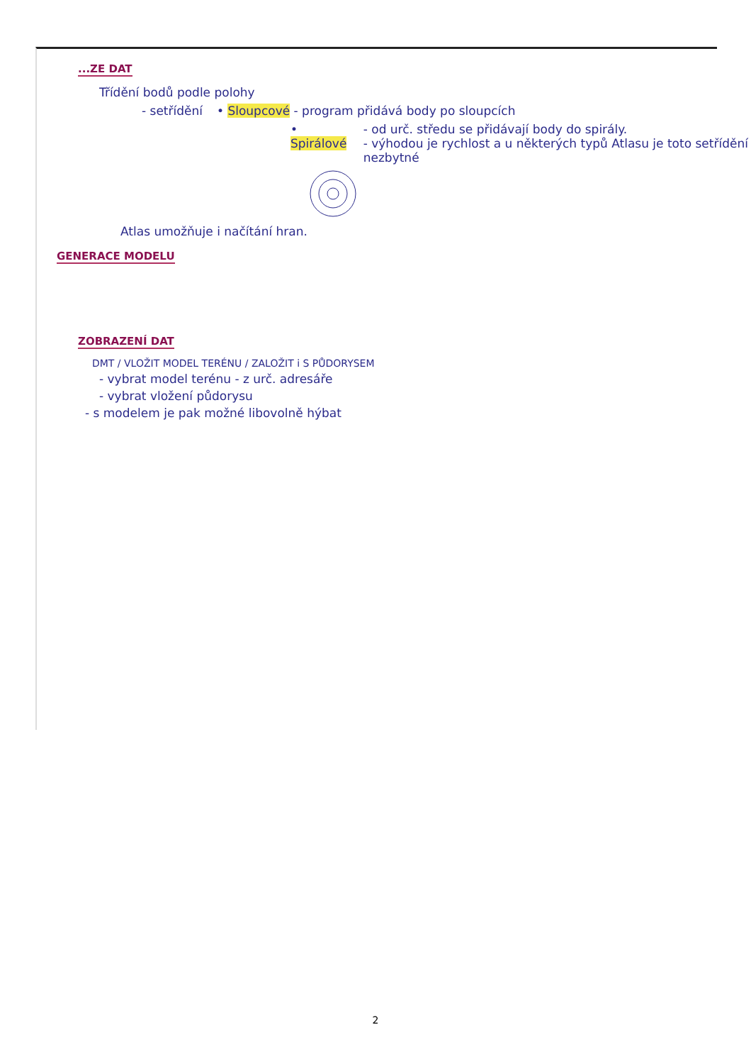...ZE DAT
Třídění bodů podle polohy
- setřídění • Sloupcové - program přidává body po sloupcích
• Spirálové - od urč. středu se přidávají body do spirály.
- výhodou je rychlost a u některých typů Atlasu je toto setřídění nezbytné
Atlas umožňuje i načítání hran.
GENERACE MODELU ZOBRAZENÍ DAT
DMT / VLOŽIT MODEL TERÉNU / ZALOŽIT i S PŮDORYSEM
- vybrat model terénu - z urč. adresáře
- vybrat vložení půdorysu
- s modelem je pak možné libovolně hýbat
2